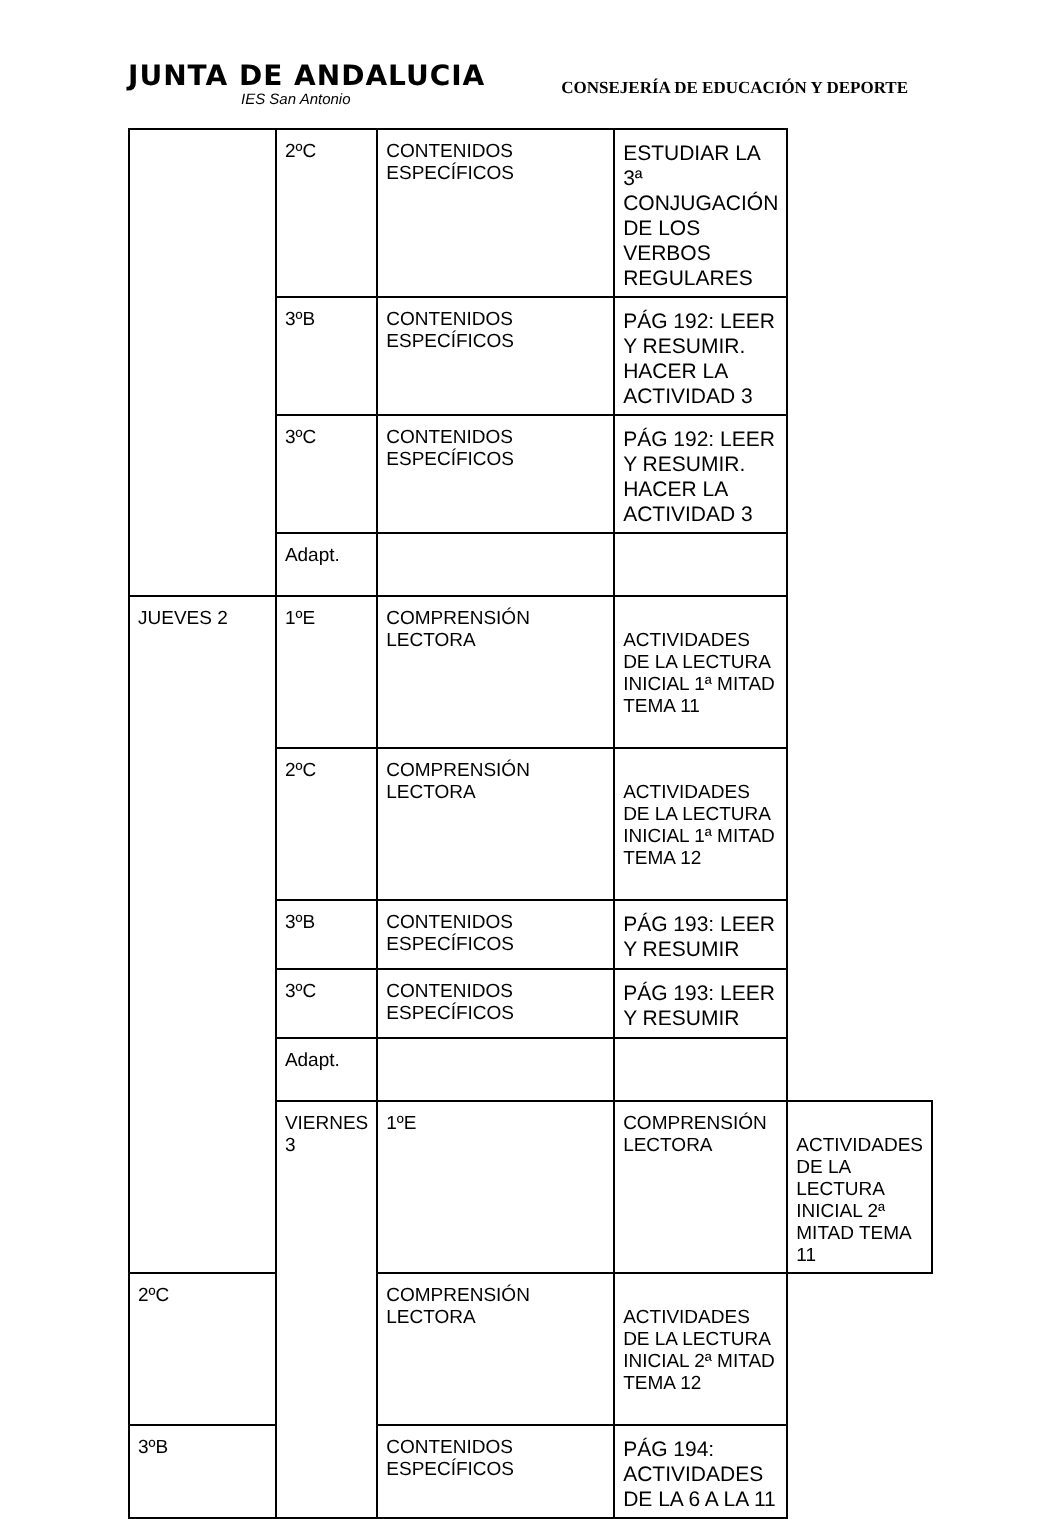JUNTA DE ANDALUCIA
IES San Antonio
CONSEJERÍA DE EDUCACIÓN Y DEPORTE
| | 2ºC | CONTENIDOS ESPECÍFICOS | ESTUDIAR LA 3ª CONJUGACIÓN DE LOS VERBOS REGULARES | |
| | 3ºB | CONTENIDOS ESPECÍFICOS | PÁG 192: LEER Y RESUMIR. HACER LA ACTIVIDAD 3 | |
| | 3ºC | CONTENIDOS ESPECÍFICOS | PÁG 192: LEER Y RESUMIR. HACER LA ACTIVIDAD 3 | |
| | Adapt. | | | |
| JUEVES 2 | 1ºE | COMPRENSIÓN LECTORA | ACTIVIDADES DE LA LECTURA INICIAL 1ª MITAD TEMA 11 | |
| | 2ºC | COMPRENSIÓN LECTORA | ACTIVIDADES DE LA LECTURA INICIAL 1ª MITAD TEMA 12 | |
| | 3ºB | CONTENIDOS ESPECÍFICOS | PÁG 193: LEER Y RESUMIR | |
| | 3ºC | CONTENIDOS ESPECÍFICOS | PÁG 193: LEER Y RESUMIR | |
| | Adapt. | | | |
| | VIERNES 3 | 1ºE | COMPRENSIÓN LECTORA | ACTIVIDADES DE LA LECTURA INICIAL 2ª MITAD TEMA 11 |
| 2ºC | | COMPRENSIÓN LECTORA | ACTIVIDADES DE LA LECTURA INICIAL 2ª MITAD TEMA 12 | |
| 3ºB | | CONTENIDOS ESPECÍFICOS | PÁG 194: ACTIVIDADES DE LA 6 A LA 11 | |